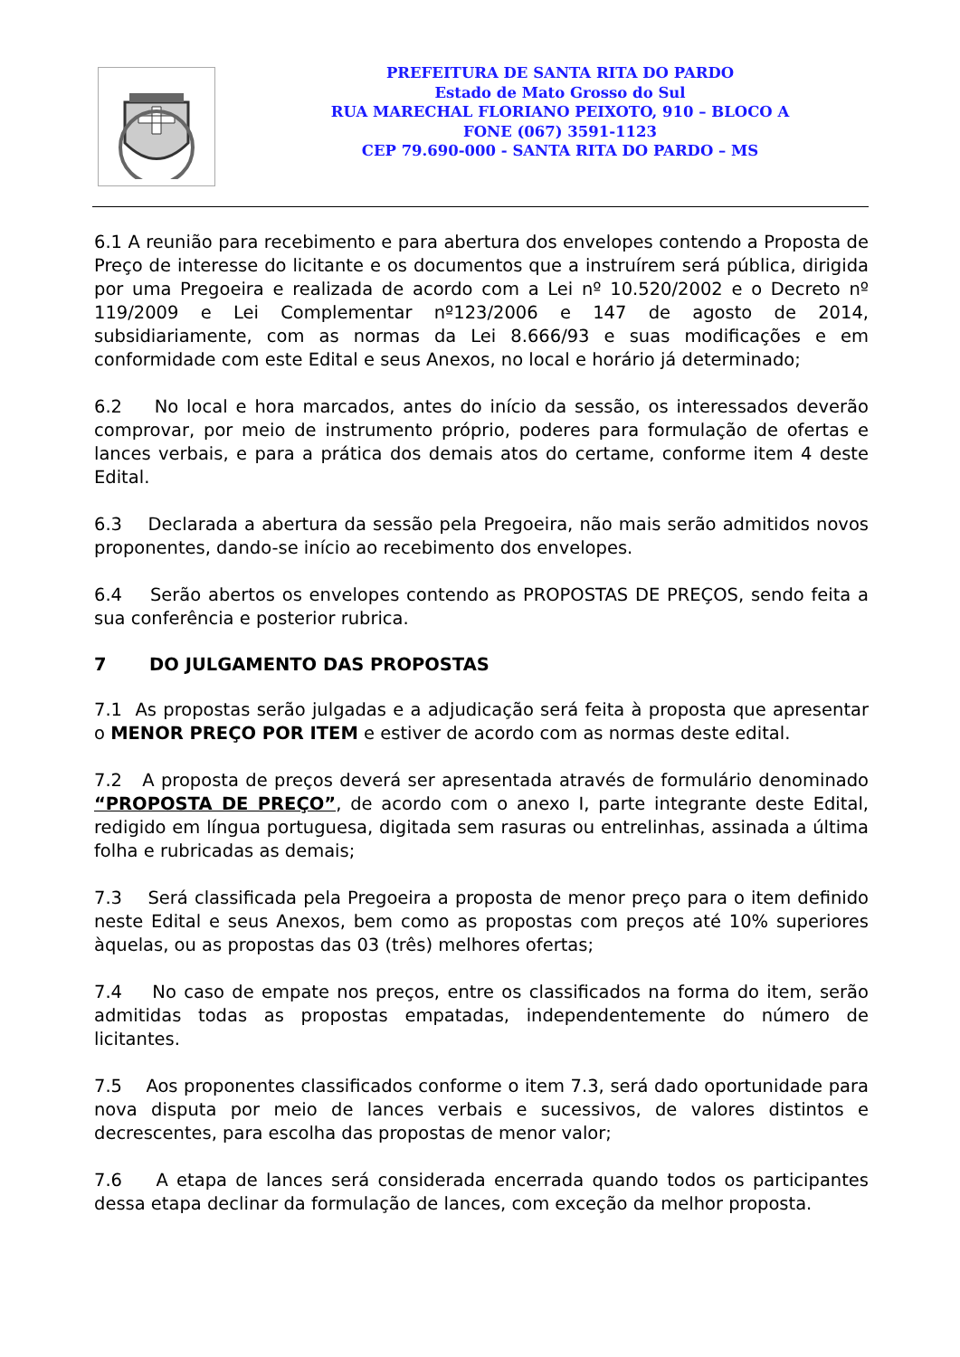PREFEITURA DE SANTA RITA DO PARDO
Estado de Mato Grosso do Sul
RUA MARECHAL FLORIANO PEIXOTO, 910 – BLOCO A
FONE (067) 3591-1123
CEP 79.690-000 - SANTA RITA DO PARDO – MS
6.1 A reunião para recebimento e para abertura dos envelopes contendo a Proposta de Preço de interesse do licitante e os documentos que a instruírem será pública, dirigida por uma Pregoeira e realizada de acordo com a Lei nº 10.520/2002 e o Decreto nº 119/2009 e Lei Complementar nº123/2006 e 147 de agosto de 2014, subsidiariamente, com as normas da Lei 8.666/93 e suas modificações e em conformidade com este Edital e seus Anexos, no local e horário já determinado;
6.2 No local e hora marcados, antes do início da sessão, os interessados deverão comprovar, por meio de instrumento próprio, poderes para formulação de ofertas e lances verbais, e para a prática dos demais atos do certame, conforme item 4 deste Edital.
6.3 Declarada a abertura da sessão pela Pregoeira, não mais serão admitidos novos proponentes, dando-se início ao recebimento dos envelopes.
6.4 Serão abertos os envelopes contendo as PROPOSTAS DE PREÇOS, sendo feita a sua conferência e posterior rubrica.
7 DO JULGAMENTO DAS PROPOSTAS
7.1 As propostas serão julgadas e a adjudicação será feita à proposta que apresentar o MENOR PREÇO POR ITEM e estiver de acordo com as normas deste edital.
7.2 A proposta de preços deverá ser apresentada através de formulário denominado “PROPOSTA DE PREÇO”, de acordo com o anexo I, parte integrante deste Edital, redigido em língua portuguesa, digitada sem rasuras ou entrelinhas, assinada a última folha e rubricadas as demais;
7.3 Será classificada pela Pregoeira a proposta de menor preço para o item definido neste Edital e seus Anexos, bem como as propostas com preços até 10% superiores àquelas, ou as propostas das 03 (três) melhores ofertas;
7.4 No caso de empate nos preços, entre os classificados na forma do item, serão admitidas todas as propostas empatadas, independentemente do número de licitantes.
7.5 Aos proponentes classificados conforme o item 7.3, será dado oportunidade para nova disputa por meio de lances verbais e sucessivos, de valores distintos e decrescentes, para escolha das propostas de menor valor;
7.6 A etapa de lances será considerada encerrada quando todos os participantes dessa etapa declinar da formulação de lances, com exceção da melhor proposta.